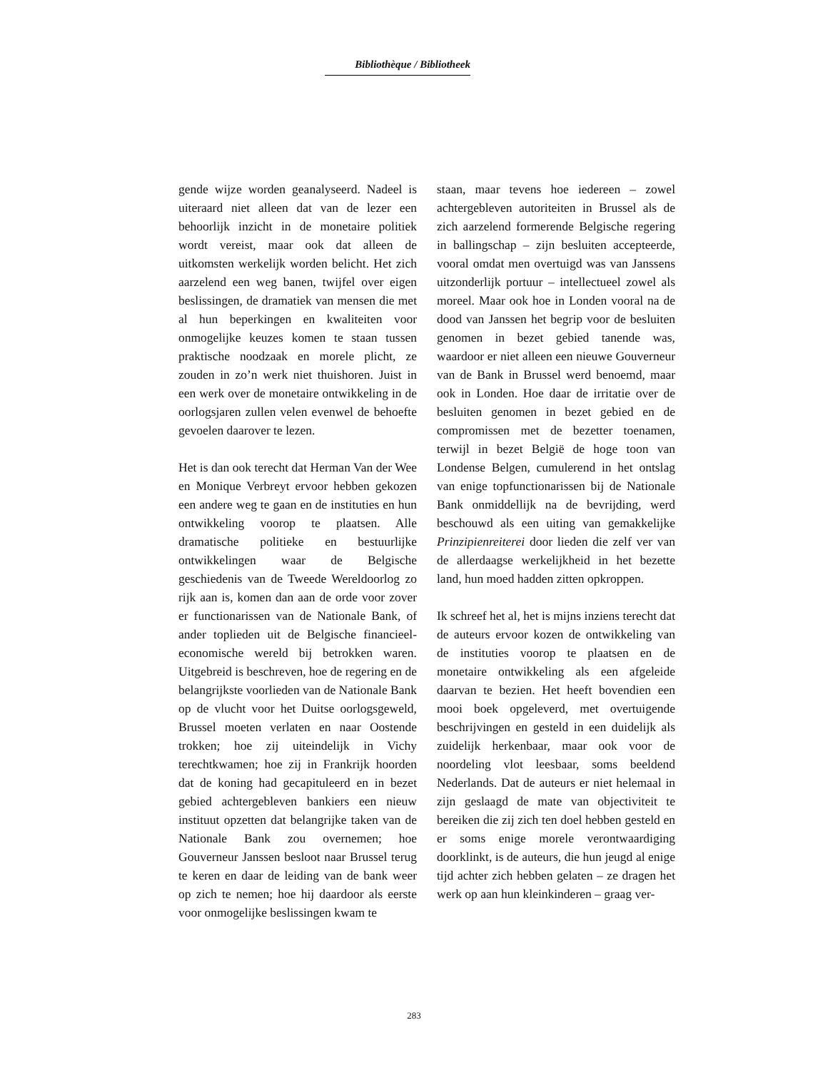Bibliothèque / Bibliotheek
gende wijze worden geanalyseerd. Nadeel is uiteraard niet alleen dat van de lezer een behoorlijk inzicht in de monetaire politiek wordt vereist, maar ook dat alleen de uitkomsten werkelijk worden belicht. Het zich aarzelend een weg banen, twijfel over eigen beslissingen, de dramatiek van mensen die met al hun beperkingen en kwaliteiten voor onmogelijke keuzes komen te staan tussen praktische noodzaak en morele plicht, ze zouden in zo’n werk niet thuishoren. Juist in een werk over de monetaire ontwikkeling in de oorlogsjaren zullen velen evenwel de behoefte gevoelen daarover te lezen.
Het is dan ook terecht dat Herman Van der Wee en Monique Verbreyt ervoor hebben gekozen een andere weg te gaan en de instituties en hun ontwikkeling voorop te plaatsen. Alle dramatische politieke en bestuurlijke ontwikkelingen waar de Belgische geschiedenis van de Tweede Wereldoorlog zo rijk aan is, komen dan aan de orde voor zover er functionarissen van de Nationale Bank, of ander toplieden uit de Belgische financieel-economische wereld bij betrokken waren. Uitgebreid is beschreven, hoe de regering en de belangrijkste voorlieden van de Nationale Bank op de vlucht voor het Duitse oorlogsgeweld, Brussel moeten verlaten en naar Oostende trokken; hoe zij uiteindelijk in Vichy terechtkwamen; hoe zij in Frankrijk hoorden dat de koning had gecapituleerd en in bezet gebied achtergebleven bankiers een nieuw instituut opzetten dat belangrijke taken van de Nationale Bank zou overnemen; hoe Gouverneur Janssen besloot naar Brussel terug te keren en daar de leiding van de bank weer op zich te nemen; hoe hij daardoor als eerste voor onmogelijke beslissingen kwam te
staan, maar tevens hoe iedereen – zowel achtergebleven autoriteiten in Brussel als de zich aarzelend formerende Belgische regering in ballingschap – zijn besluiten accepteerde, vooral omdat men overtuigd was van Janssens uitzonderlijk portuur – intellectueel zowel als moreel. Maar ook hoe in Londen vooral na de dood van Janssen het begrip voor de besluiten genomen in bezet gebied tanende was, waardoor er niet alleen een nieuwe Gouverneur van de Bank in Brussel werd benoemd, maar ook in Londen. Hoe daar de irritatie over de besluiten genomen in bezet gebied en de compromissen met de bezetter toenamen, terwijl in bezet België de hoge toon van Londense Belgen, cumulerend in het ontslag van enige topfunctionarissen bij de Nationale Bank onmiddellijk na de bevrijding, werd beschouwd als een uiting van gemakkelijke Prinzipienreiterei door lieden die zelf ver van de allerdaagse werkelijkheid in het bezette land, hun moed hadden zitten opkroppen.
Ik schreef het al, het is mijns inziens terecht dat de auteurs ervoor kozen de ontwikkeling van de instituties voorop te plaatsen en de monetaire ontwikkeling als een afgeleide daarvan te bezien. Het heeft bovendien een mooi boek opgeleverd, met overtuigende beschrijvingen en gesteld in een duidelijk als zuidelijk herkenbaar, maar ook voor de noordeling vlot leesbaar, soms beeldend Nederlands. Dat de auteurs er niet helemaal in zijn geslaagd de mate van objectiviteit te bereiken die zij zich ten doel hebben gesteld en er soms enige morele verontwaardiging doorklinkt, is de auteurs, die hun jeugd al enige tijd achter zich hebben gelaten – ze dragen het werk op aan hun kleinkinderen – graag ver-
283